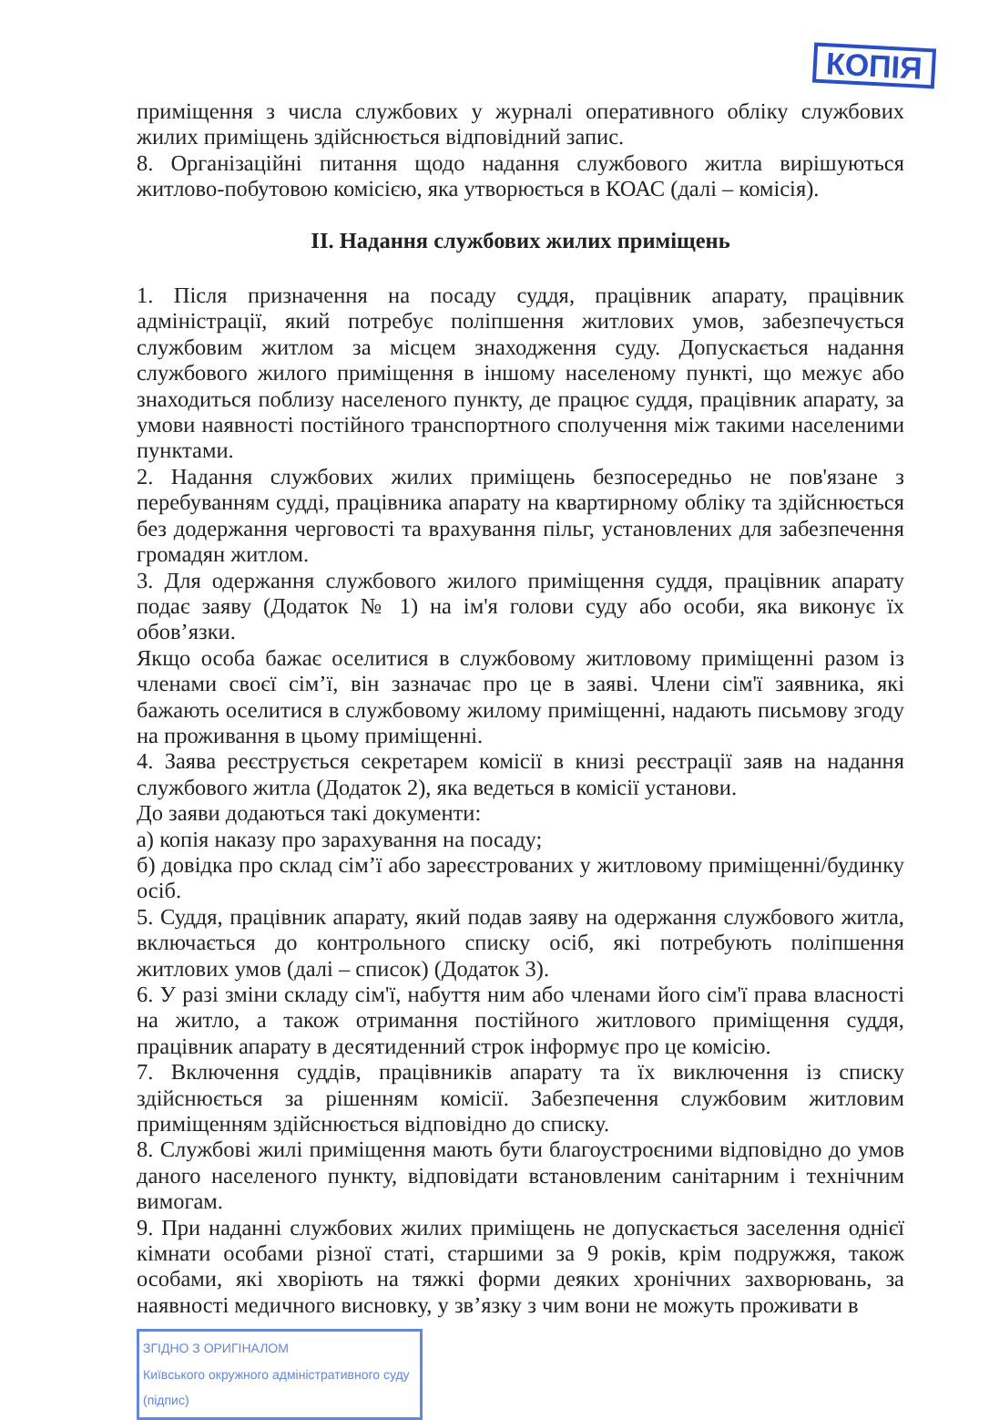КОПІЯ
приміщення з числа службових у журналі оперативного обліку службових жилих приміщень здійснюється відповідний запис.
8. Організаційні питання щодо надання службового житла вирішуються житлово-побутовою комісією, яка утворюється в КОАС (далі – комісія).
II. Надання службових жилих приміщень
1. Після призначення на посаду суддя, працівник апарату, працівник адміністрації, який потребує поліпшення житлових умов, забезпечується службовим житлом за місцем знаходження суду. Допускається надання службового жилого приміщення в іншому населеному пункті, що межує або знаходиться поблизу населеного пункту, де працює суддя, працівник апарату, за умови наявності постійного транспортного сполучення між такими населеними пунктами.
2. Надання службових жилих приміщень безпосередньо не пов'язане з перебуванням судді, працівника апарату на квартирному обліку та здійснюється без додержання черговості та врахування пільг, установлених для забезпечення громадян житлом.
3. Для одержання службового жилого приміщення суддя, працівник апарату подає заяву (Додаток № 1) на ім'я голови суду або особи, яка виконує їх обов’язки.
Якщо особа бажає оселитися в службовому житловому приміщенні разом із членами своєї сім’ї, він зазначає про це в заяві. Члени сім'ї заявника, які бажають оселитися в службовому жилому приміщенні, надають письмову згоду на проживання в цьому приміщенні.
4. Заява реєструється секретарем комісії в книзі реєстрації заяв на надання службового житла (Додаток 2), яка ведеться в комісії установи.
До заяви додаються такі документи:
а) копія наказу про зарахування на посаду;
б) довідка про склад сім’ї або зареєстрованих у житловому приміщенні/будинку осіб.
5. Суддя, працівник апарату, який подав заяву на одержання службового житла, включається до контрольного списку осіб, які потребують поліпшення житлових умов (далі – список) (Додаток 3).
6. У разі зміни складу сім'ї, набуття ним або членами його сім'ї права власності на житло, а також отримання постійного житлового приміщення суддя, працівник апарату в десятиденний строк інформує про це комісію.
7. Включення суддів, працівників апарату та їх виключення із списку здійснюється за рішенням комісії. Забезпечення службовим житловим приміщенням здійснюється відповідно до списку.
8. Службові жилі приміщення мають бути благоустроєними відповідно до умов даного населеного пункту, відповідати встановленим санітарним і технічним вимогам.
9. При наданні службових жилих приміщень не допускається заселення однієї кімнати особами різної статі, старшими за 9 років, крім подружжя, також особами, які хворіють на тяжкі форми деяких хронічних захворювань, за наявності медичного висновку, у зв’язку з чим вони не можуть проживати в
ЗГІДНО З ОРИГІНАЛОМ
Київського окружного адміністративного суду
(підпис)